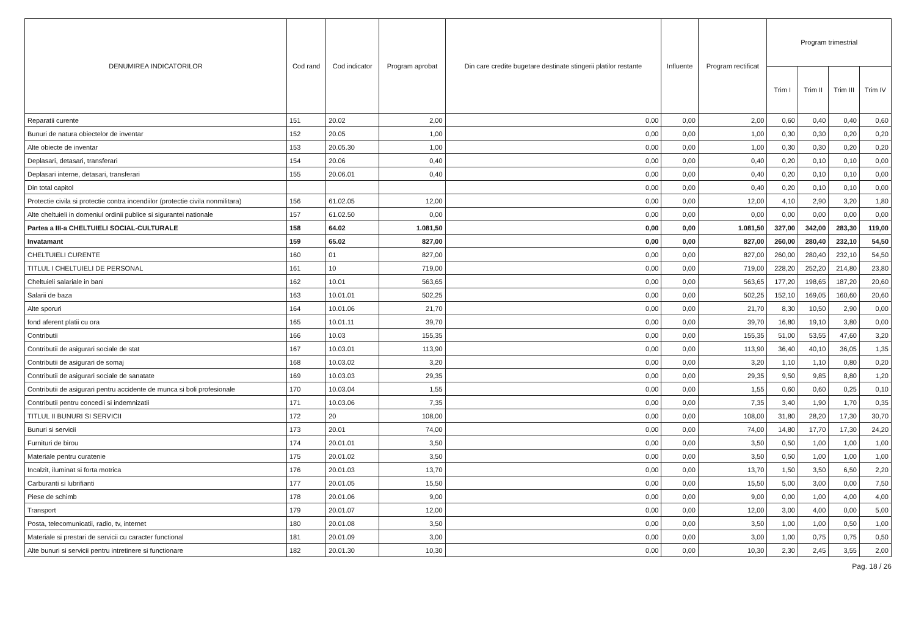| DENUMIREA INDICATORILOR | Cod rand | Cod indicator | Program aprobat | Din care credite bugetare destinate stingerii platilor restante | Influente | Program rectificat | Program trimestrial | | | |
| --- | --- | --- | --- | --- | --- | --- | --- | --- | --- | --- |
| | | | | | | | Trim I | Trim II | Trim III | Trim IV |
| Reparatii curente | 151 | 20.02 | 2,00 | 0,00 | 0,00 | 2,00 | 0,60 | 0,40 | 0,40 | 0,60 |
| Bunuri de natura obiectelor de inventar | 152 | 20.05 | 1,00 | 0,00 | 0,00 | 1,00 | 0,30 | 0,30 | 0,20 | 0,20 |
| Alte obiecte de inventar | 153 | 20.05.30 | 1,00 | 0,00 | 0,00 | 1,00 | 0,30 | 0,30 | 0,20 | 0,20 |
| Deplasari, detasari, transferari | 154 | 20.06 | 0,40 | 0,00 | 0,00 | 0,40 | 0,20 | 0,10 | 0,10 | 0,00 |
| Deplasari interne, detasari, transferari | 155 | 20.06.01 | 0,40 | 0,00 | 0,00 | 0,40 | 0,20 | 0,10 | 0,10 | 0,00 |
| Din total capitol | | | | 0,00 | 0,00 | 0,40 | 0,20 | 0,10 | 0,10 | 0,00 |
| Protectie civila si protectie contra incendiilor (protectie civila nonmilitara) | 156 | 61.02.05 | 12,00 | 0,00 | 0,00 | 12,00 | 4,10 | 2,90 | 3,20 | 1,80 |
| Alte cheltuieli in domeniul ordinii publice si sigurantei nationale | 157 | 61.02.50 | 0,00 | 0,00 | 0,00 | 0,00 | 0,00 | 0,00 | 0,00 | 0,00 |
| Partea a III-a CHELTUIELI SOCIAL-CULTURALE | 158 | 64.02 | 1.081,50 | 0,00 | 0,00 | 1.081,50 | 327,00 | 342,00 | 283,30 | 119,00 |
| Invatamant | 159 | 65.02 | 827,00 | 0,00 | 0,00 | 827,00 | 260,00 | 280,40 | 232,10 | 54,50 |
| CHELTUIELI CURENTE | 160 | 01 | 827,00 | 0,00 | 0,00 | 827,00 | 260,00 | 280,40 | 232,10 | 54,50 |
| TITLUL I CHELTUIELI DE PERSONAL | 161 | 10 | 719,00 | 0,00 | 0,00 | 719,00 | 228,20 | 252,20 | 214,80 | 23,80 |
| Cheltuieli salariale in bani | 162 | 10.01 | 563,65 | 0,00 | 0,00 | 563,65 | 177,20 | 198,65 | 187,20 | 20,60 |
| Salarii de baza | 163 | 10.01.01 | 502,25 | 0,00 | 0,00 | 502,25 | 152,10 | 169,05 | 160,60 | 20,60 |
| Alte sporuri | 164 | 10.01.06 | 21,70 | 0,00 | 0,00 | 21,70 | 8,30 | 10,50 | 2,90 | 0,00 |
| fond aferent platii cu ora | 165 | 10.01.11 | 39,70 | 0,00 | 0,00 | 39,70 | 16,80 | 19,10 | 3,80 | 0,00 |
| Contributii | 166 | 10.03 | 155,35 | 0,00 | 0,00 | 155,35 | 51,00 | 53,55 | 47,60 | 3,20 |
| Contributii de asigurari sociale de stat | 167 | 10.03.01 | 113,90 | 0,00 | 0,00 | 113,90 | 36,40 | 40,10 | 36,05 | 1,35 |
| Contributii de asigurari de somaj | 168 | 10.03.02 | 3,20 | 0,00 | 0,00 | 3,20 | 1,10 | 1,10 | 0,80 | 0,20 |
| Contributii de asigurari sociale de sanatate | 169 | 10.03.03 | 29,35 | 0,00 | 0,00 | 29,35 | 9,50 | 9,85 | 8,80 | 1,20 |
| Contributii de asigurari pentru accidente de munca si boli profesionale | 170 | 10.03.04 | 1,55 | 0,00 | 0,00 | 1,55 | 0,60 | 0,60 | 0,25 | 0,10 |
| Contributii pentru concedii si indemnizatii | 171 | 10.03.06 | 7,35 | 0,00 | 0,00 | 7,35 | 3,40 | 1,90 | 1,70 | 0,35 |
| TITLUL II BUNURI SI SERVICII | 172 | 20 | 108,00 | 0,00 | 0,00 | 108,00 | 31,80 | 28,20 | 17,30 | 30,70 |
| Bunuri si servicii | 173 | 20.01 | 74,00 | 0,00 | 0,00 | 74,00 | 14,80 | 17,70 | 17,30 | 24,20 |
| Furnituri de birou | 174 | 20.01.01 | 3,50 | 0,00 | 0,00 | 3,50 | 0,50 | 1,00 | 1,00 | 1,00 |
| Materiale pentru curatenie | 175 | 20.01.02 | 3,50 | 0,00 | 0,00 | 3,50 | 0,50 | 1,00 | 1,00 | 1,00 |
| Incalzit, iluminat si forta motrica | 176 | 20.01.03 | 13,70 | 0,00 | 0,00 | 13,70 | 1,50 | 3,50 | 6,50 | 2,20 |
| Carburanti si lubrifianti | 177 | 20.01.05 | 15,50 | 0,00 | 0,00 | 15,50 | 5,00 | 3,00 | 0,00 | 7,50 |
| Piese de schimb | 178 | 20.01.06 | 9,00 | 0,00 | 0,00 | 9,00 | 0,00 | 1,00 | 4,00 | 4,00 |
| Transport | 179 | 20.01.07 | 12,00 | 0,00 | 0,00 | 12,00 | 3,00 | 4,00 | 0,00 | 5,00 |
| Posta, telecomunicatii, radio, tv, internet | 180 | 20.01.08 | 3,50 | 0,00 | 0,00 | 3,50 | 1,00 | 1,00 | 0,50 | 1,00 |
| Materiale si prestari de servicii cu caracter functional | 181 | 20.01.09 | 3,00 | 0,00 | 0,00 | 3,00 | 1,00 | 0,75 | 0,75 | 0,50 |
| Alte bunuri si servicii pentru intretinere si functionare | 182 | 20.01.30 | 10,30 | 0,00 | 0,00 | 10,30 | 2,30 | 2,45 | 3,55 | 2,00 |
Pag. 18 / 26